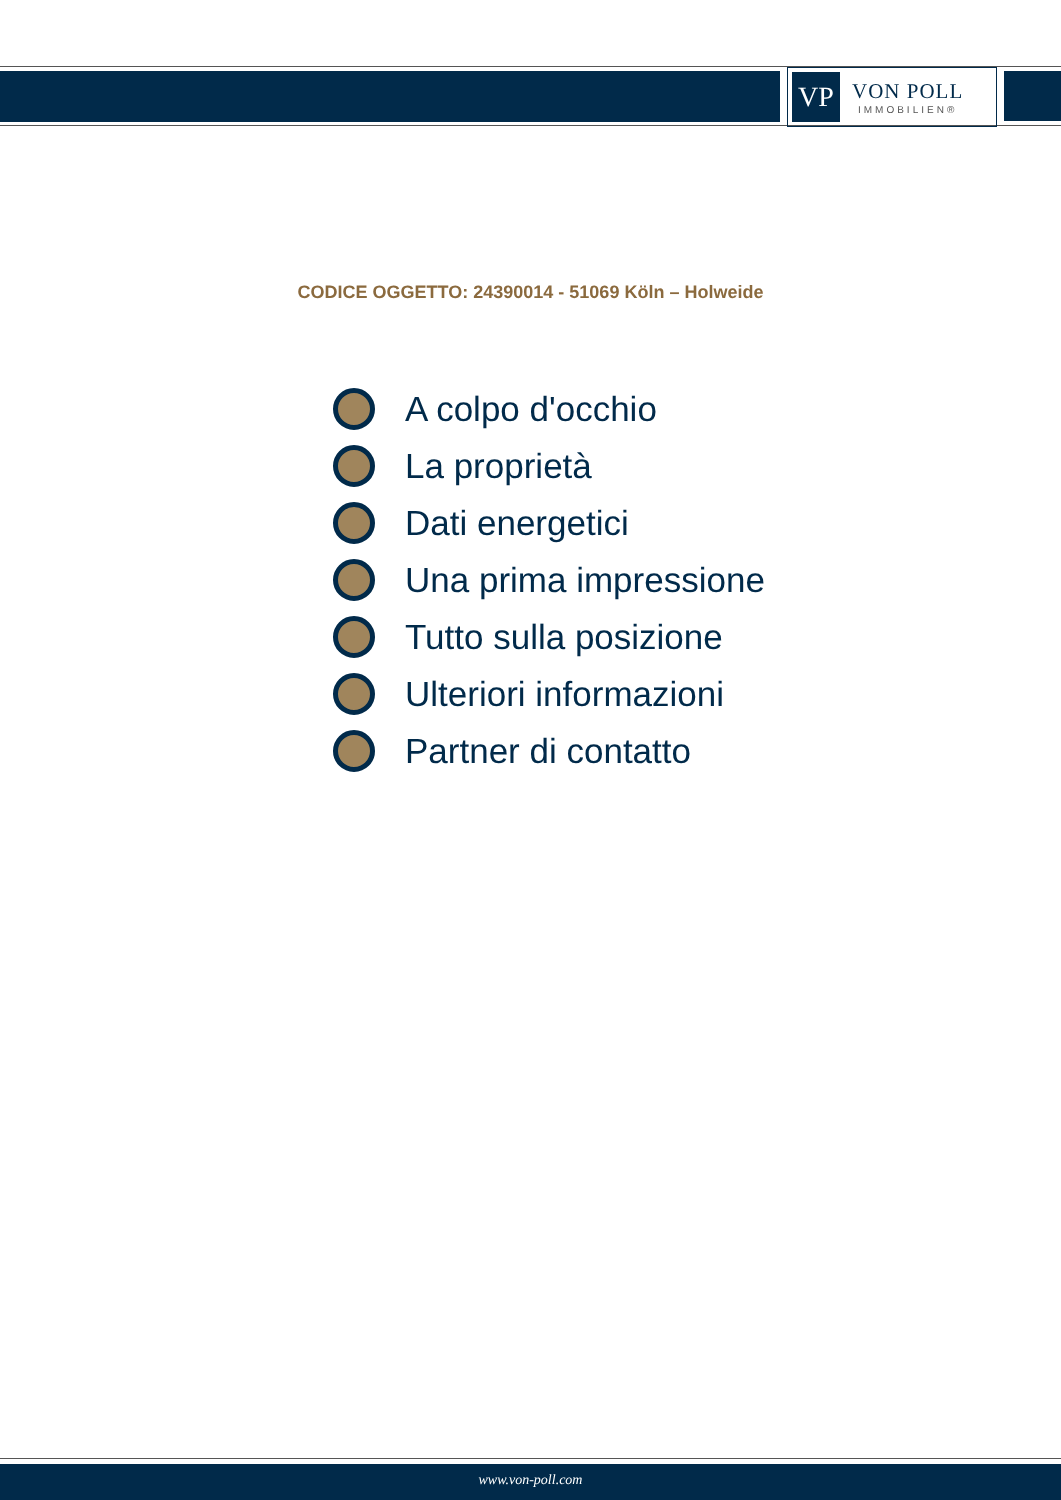VP
VON POLL
IMMOBILIEN®
CODICE OGGETTO: 24390014 - 51069 Köln – Holweide
A colpo d'occhio
La proprietà
Dati energetici
Una prima impressione
Tutto sulla posizione
Ulteriori informazioni
Partner di contatto
www.von-poll.com